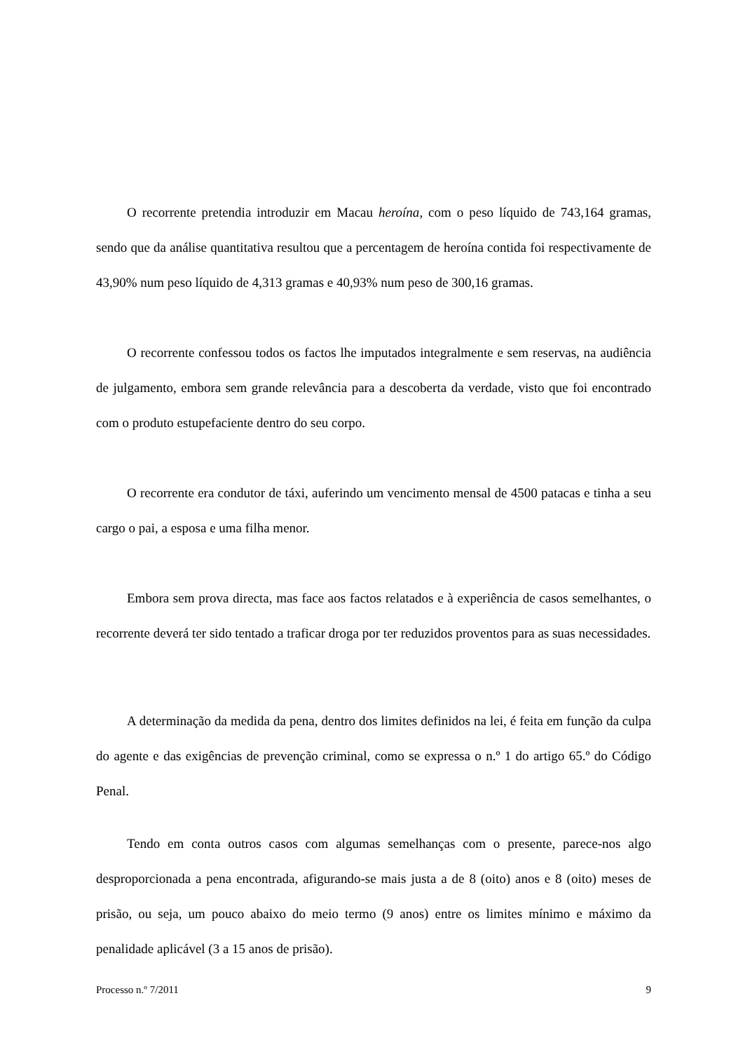O recorrente pretendia introduzir em Macau heroína, com o peso líquido de 743,164 gramas, sendo que da análise quantitativa resultou que a percentagem de heroína contida foi respectivamente de 43,90% num peso líquido de 4,313 gramas e 40,93% num peso de 300,16 gramas.
O recorrente confessou todos os factos lhe imputados integralmente e sem reservas, na audiência de julgamento, embora sem grande relevância para a descoberta da verdade, visto que foi encontrado com o produto estupefaciente dentro do seu corpo.
O recorrente era condutor de táxi, auferindo um vencimento mensal de 4500 patacas e tinha a seu cargo o pai, a esposa e uma filha menor.
Embora sem prova directa, mas face aos factos relatados e à experiência de casos semelhantes, o recorrente deverá ter sido tentado a traficar droga por ter reduzidos proventos para as suas necessidades.
A determinação da medida da pena, dentro dos limites definidos na lei, é feita em função da culpa do agente e das exigências de prevenção criminal, como se expressa o n.º 1 do artigo 65.º do Código Penal.
Tendo em conta outros casos com algumas semelhanças com o presente, parece-nos algo desproporcionada a pena encontrada, afigurando-se mais justa a de 8 (oito) anos e 8 (oito) meses de prisão, ou seja, um pouco abaixo do meio termo (9 anos) entre os limites mínimo e máximo da penalidade aplicável (3 a 15 anos de prisão).
Processo n.º 7/2011 9